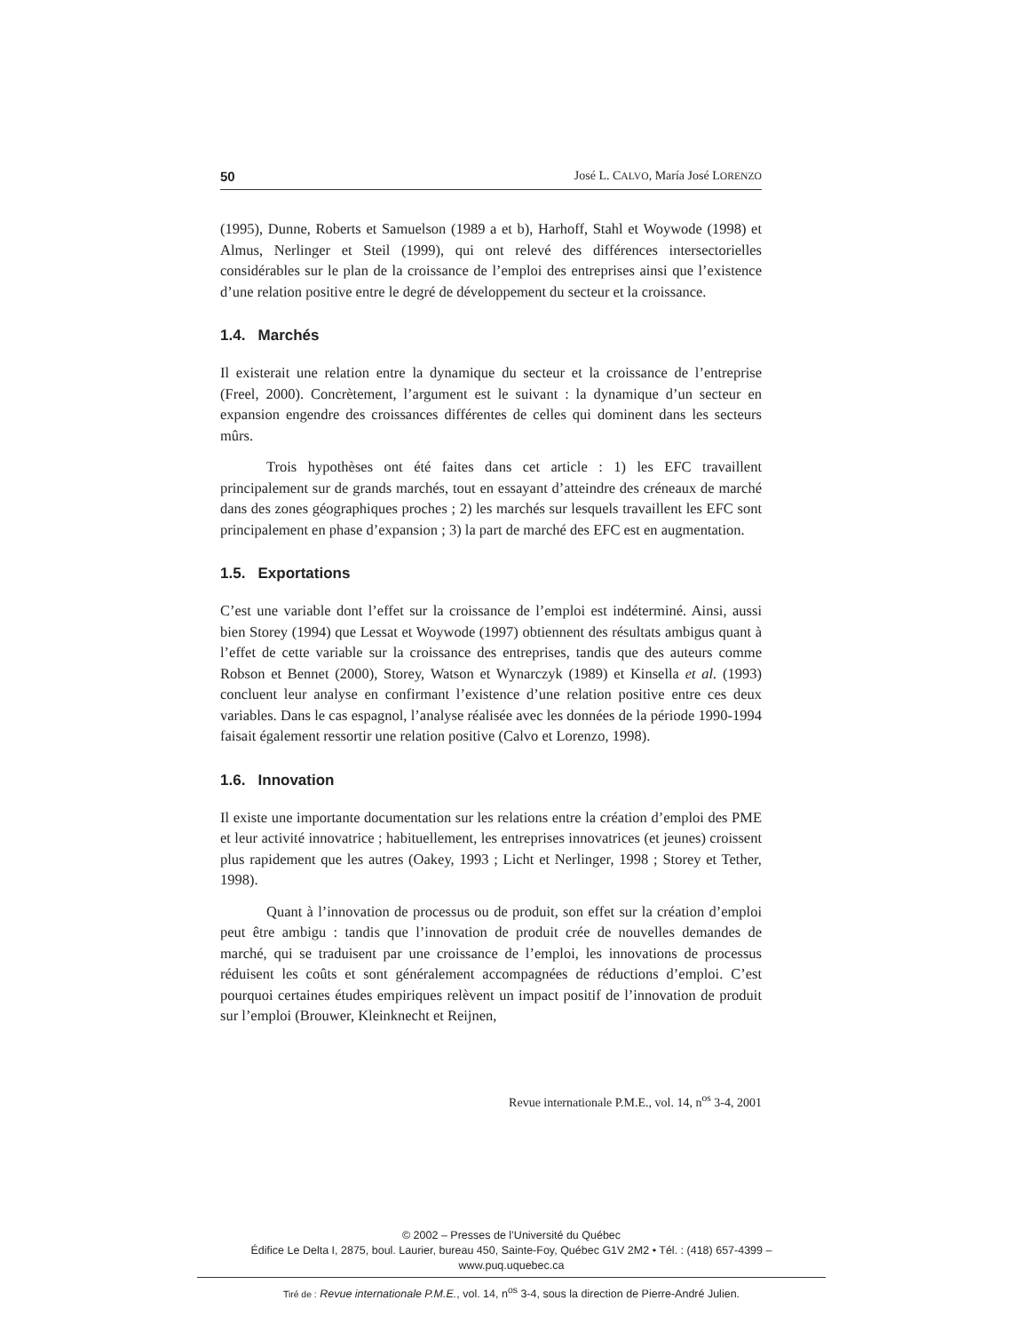50 José L. CALVO, María José LORENZO
(1995), Dunne, Roberts et Samuelson (1989 a et b), Harhoff, Stahl et Woywode (1998) et Almus, Nerlinger et Steil (1999), qui ont relevé des différences intersectorielles considérables sur le plan de la croissance de l’emploi des entreprises ainsi que l’existence d’une relation positive entre le degré de développement du secteur et la croissance.
1.4. Marchés
Il existerait une relation entre la dynamique du secteur et la croissance de l’entreprise (Freel, 2000). Concrètement, l’argument est le suivant : la dynamique d’un secteur en expansion engendre des croissances différentes de celles qui dominent dans les secteurs mûrs.
Trois hypothèses ont été faites dans cet article : 1) les EFC travaillent principalement sur de grands marchés, tout en essayant d’atteindre des créneaux de marché dans des zones géographiques proches ; 2) les marchés sur lesquels travaillent les EFC sont principalement en phase d’expansion ; 3) la part de marché des EFC est en augmentation.
1.5. Exportations
C’est une variable dont l’effet sur la croissance de l’emploi est indéterminé. Ainsi, aussi bien Storey (1994) que Lessat et Woywode (1997) obtiennent des résultats ambigus quant à l’effet de cette variable sur la croissance des entreprises, tandis que des auteurs comme Robson et Bennet (2000), Storey, Watson et Wynarczyk (1989) et Kinsella et al. (1993) concluent leur analyse en confirmant l’existence d’une relation positive entre ces deux variables. Dans le cas espagnol, l’analyse réalisée avec les données de la période 1990-1994 faisait également ressortir une relation positive (Calvo et Lorenzo, 1998).
1.6. Innovation
Il existe une importante documentation sur les relations entre la création d’emploi des PME et leur activité innovatrice ; habituellement, les entreprises innovatrices (et jeunes) croissent plus rapidement que les autres (Oakey, 1993 ; Licht et Nerlinger, 1998 ; Storey et Tether, 1998).
Quant à l’innovation de processus ou de produit, son effet sur la création d’emploi peut être ambigu : tandis que l’innovation de produit crée de nouvelles demandes de marché, qui se traduisent par une croissance de l’emploi, les innovations de processus réduisent les coûts et sont généralement accompagnées de réductions d’emploi. C’est pourquoi certaines études empiriques relèvent un impact positif de l’innovation de produit sur l’emploi (Brouwer, Kleinknecht et Reijnen,
Revue internationale P.M.E., vol. 14, n<sup>os</sup> 3-4, 2001
© 2002 – Presses de l’Université du Québec
Édifice Le Delta I, 2875, boul. Laurier, bureau 450, Sainte-Foy, Québec G1V 2M2 • Tél. : (418) 657-4399 – www.puq.uquebec.ca
Tiré de : Revue internationale P.M.E., vol. 14, n<sup>os</sup> 3-4, sous la direction de Pierre-André Julien.